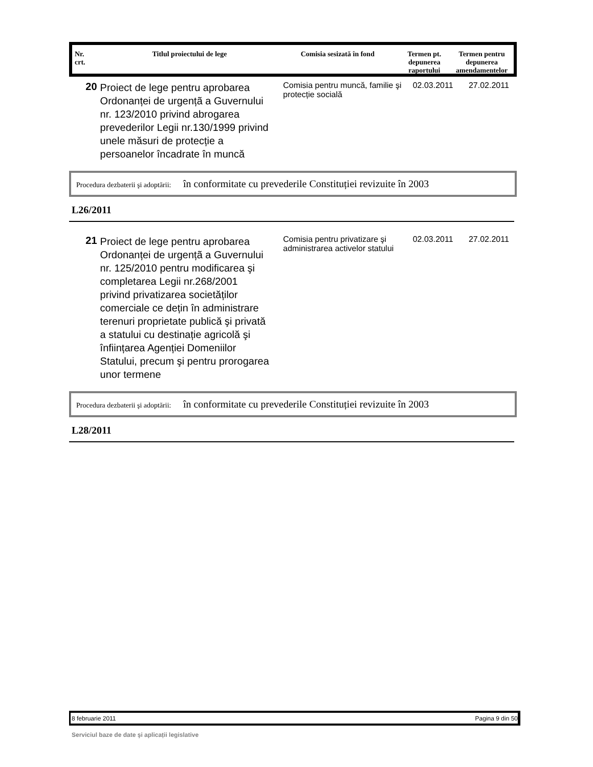Nr.
crt.
Titlul proiectului de lege Comisia sesizată în fond Termen pt. depunerea raportului
Termen pentru depunerea amendamentelor
20
Proiect de lege pentru aprobarea Ordonanței de urgențã a Guvernului nr. 123/2010 privind abrogarea prevederilor Legii nr.130/1999 privind unele măsuri de protecție a persoanelor încadrate în muncă
Comisia pentru muncă, familie şi protecție socială
02.03.2011 27.02.2011
Procedura dezbaterii şi adoptării: în conformitate cu prevederile Constituției revizuite în 2003
L26/2011
21
Proiect de lege pentru aprobarea Ordonanței de urgențã a Guvernului nr. 125/2010 pentru modificarea şi completarea Legii nr.268/2001 privind privatizarea societăților comerciale ce dețin în administrare terenuri proprietate publică şi privată a statului cu destinație agricolă şi înființarea Agenției Domeniilor Statului, precum şi pentru prorogarea unor termene
Comisia pentru privatizare şi administrarea activelor statului
02.03.2011 27.02.2011
Procedura dezbaterii şi adoptării: în conformitate cu prevederile Constituției revizuite în 2003
L28/2011
8 februarie 2011 Pagina 9 din 50
Serviciul baze de date şi aplicații legislative